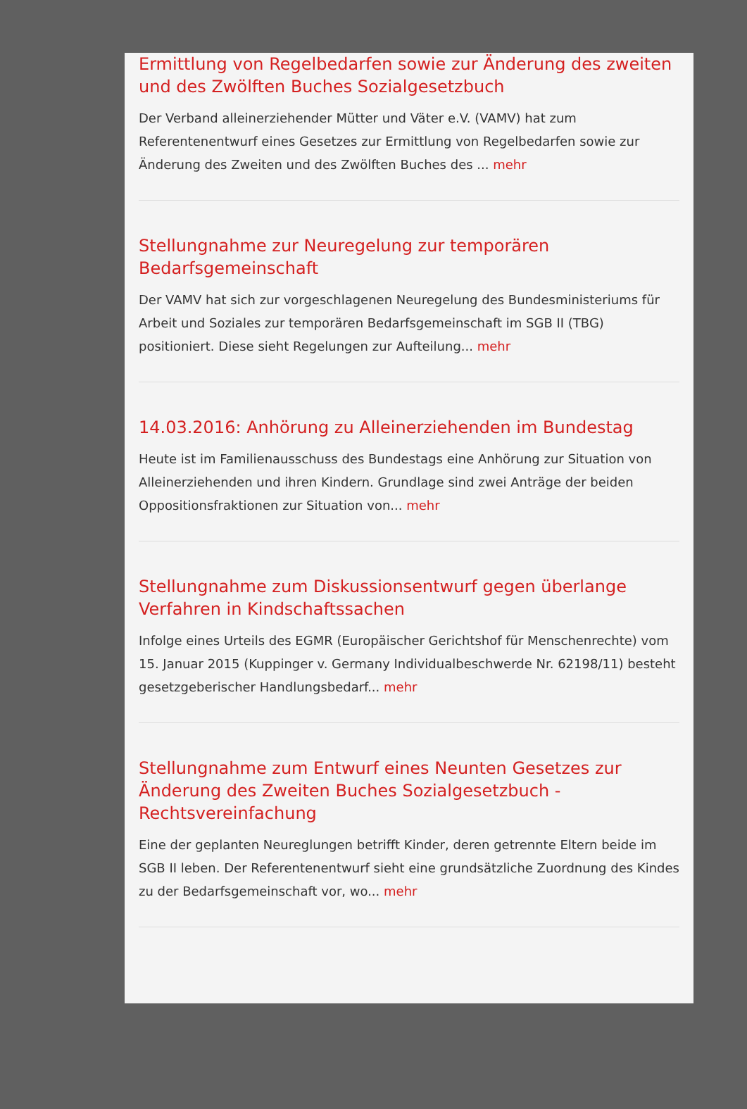Ermittlung von Regelbedarfen sowie zur Änderung des zweiten und des Zwölften Buches Sozialgesetzbuch
Der Verband alleinerziehender Mütter und Väter e.V. (VAMV) hat zum Referentenentwurf eines Gesetzes zur Ermittlung von Regelbedarfen sowie zur Änderung des Zweiten und des Zwölften Buches des ... mehr
Stellungnahme zur Neuregelung zur temporären Bedarfsgemeinschaft
Der VAMV hat sich zur vorgeschlagenen Neuregelung des Bundesministeriums für Arbeit und Soziales zur temporären Bedarfsgemeinschaft im SGB II (TBG) positioniert. Diese sieht Regelungen zur Aufteilung... mehr
14.03.2016: Anhörung zu Alleinerziehenden im Bundestag
Heute ist im Familienausschuss des Bundestags eine Anhörung zur Situation von Alleinerziehenden und ihren Kindern. Grundlage sind zwei Anträge der beiden Oppositionsfraktionen zur Situation von... mehr
Stellungnahme zum Diskussionsentwurf gegen überlange Verfahren in Kindschaftssachen
Infolge eines Urteils des EGMR (Europäischer Gerichtshof für Menschenrechte) vom 15. Januar 2015 (Kuppinger v. Germany Individualbeschwerde Nr. 62198/11) besteht gesetzgeberischer Handlungsbedarf... mehr
Stellungnahme zum Entwurf eines Neunten Gesetzes zur Änderung des Zweiten Buches Sozialgesetzbuch - Rechtsvereinfachung
Eine der geplanten Neureglungen betrifft Kinder, deren getrennte Eltern beide im SGB II leben. Der Referentenentwurf sieht eine grundsätzliche Zuordnung des Kindes zu der Bedarfsgemeinschaft vor, wo... mehr